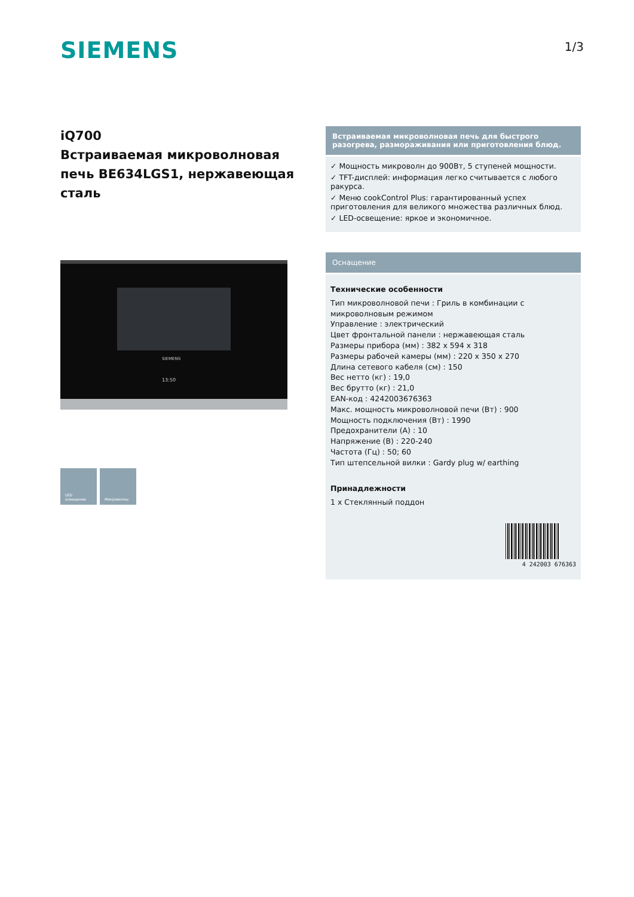SIEMENS
1/3
iQ700
Встраиваемая микроволновая печь BE634LGS1, нержавеющая сталь
SIEMENS
13:50
LED
освещение
Микроволны
Встраиваемая микроволновая печь для быстрого разогрева, размораживания или приготовления блюд.
✓ Мощность микроволн до 900Вт, 5 ступеней мощности.
✓ TFT-дисплей: информация легко считывается с любого ракурса.
✓ Меню cookControl Plus: гарантированный успех приготовления для великого множества различных блюд.
✓ LED-освещение: яркое и экономичное.
Оснащение
Технические особенности
Тип микроволновой печи : Гриль в комбинации с микроволновым режимом
Управление : электрический
Цвет фронтальной панели : нержавеющая сталь
Размеры прибора (мм) : 382 x 594 x 318
Размеры рабочей камеры (мм) : 220 x 350 x 270
Длина сетевого кабеля (см) : 150
Вес нетто (кг) : 19,0
Вес брутто (кг) : 21,0
EAN-код : 4242003676363
Макс. мощность микроволновой печи (Вт) : 900
Мощность подключения (Вт) : 1990
Предохранители (А) : 10
Напряжение (В) : 220-240
Частота (Гц) : 50; 60
Тип штепсельной вилки : Gardy plug w/ earthing
Принадлежности
1 x Стеклянный поддон
4 242003 676363